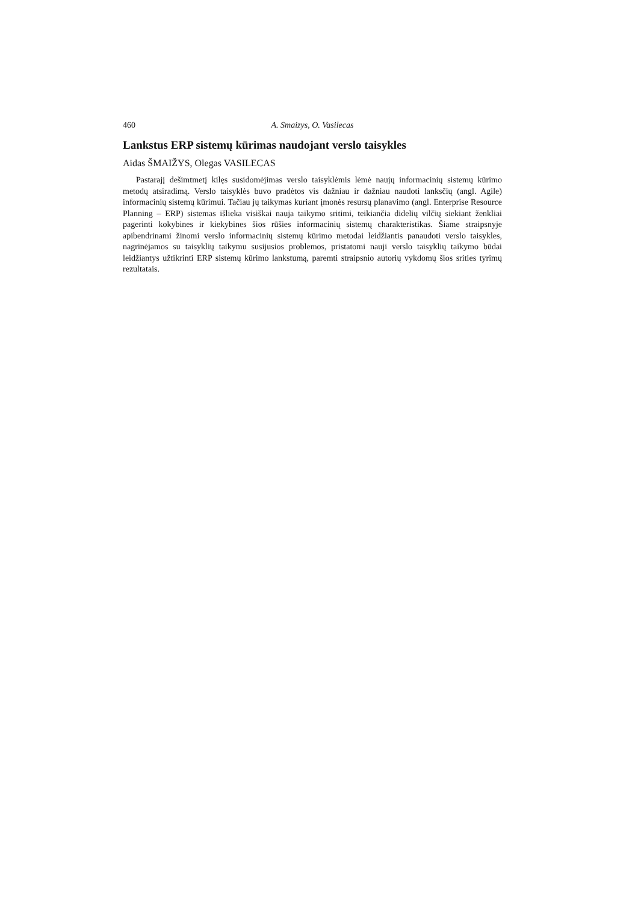460 A. Smaizys, O. Vasilecas
Lankstus ERP sistemų kūrimas naudojant verslo taisykles
Aidas ŠMAIŽYS, Olegas VASILECAS
Pastarajį dešimtmetį kilęs susidomėjimas verslo taisyklėmis lėmė naujų informacinių sistemų kūrimo metodų atsiradimą. Verslo taisyklės buvo pradėtos vis dažniau ir dažniau naudoti lanksčių (angl. Agile) informacinių sistemų kūrimui. Tačiau jų taikymas kuriant įmonės resursų planavimo (angl. Enterprise Resource Planning – ERP) sistemas išlieka visiškai nauja taikymo sritimi, teikiančia didelių vilčių siekiant ženkliai pagerinti kokybines ir kiekybines šios rūšies informacinių sistemų charakteristikas. Šiame straipsnyje apibendrinami žinomi verslo informacinių sistemų kūrimo metodai leidžiantis panaudoti verslo taisykles, nagrinėjamos su taisyklių taikymu susijusios problemos, pristatomi nauji verslo taisyklių taikymo būdai leidžiantys užtikrinti ERP sistemų kūrimo lankstumą, paremti straipsnio autorių vykdomų šios srities tyrimų rezultatais.